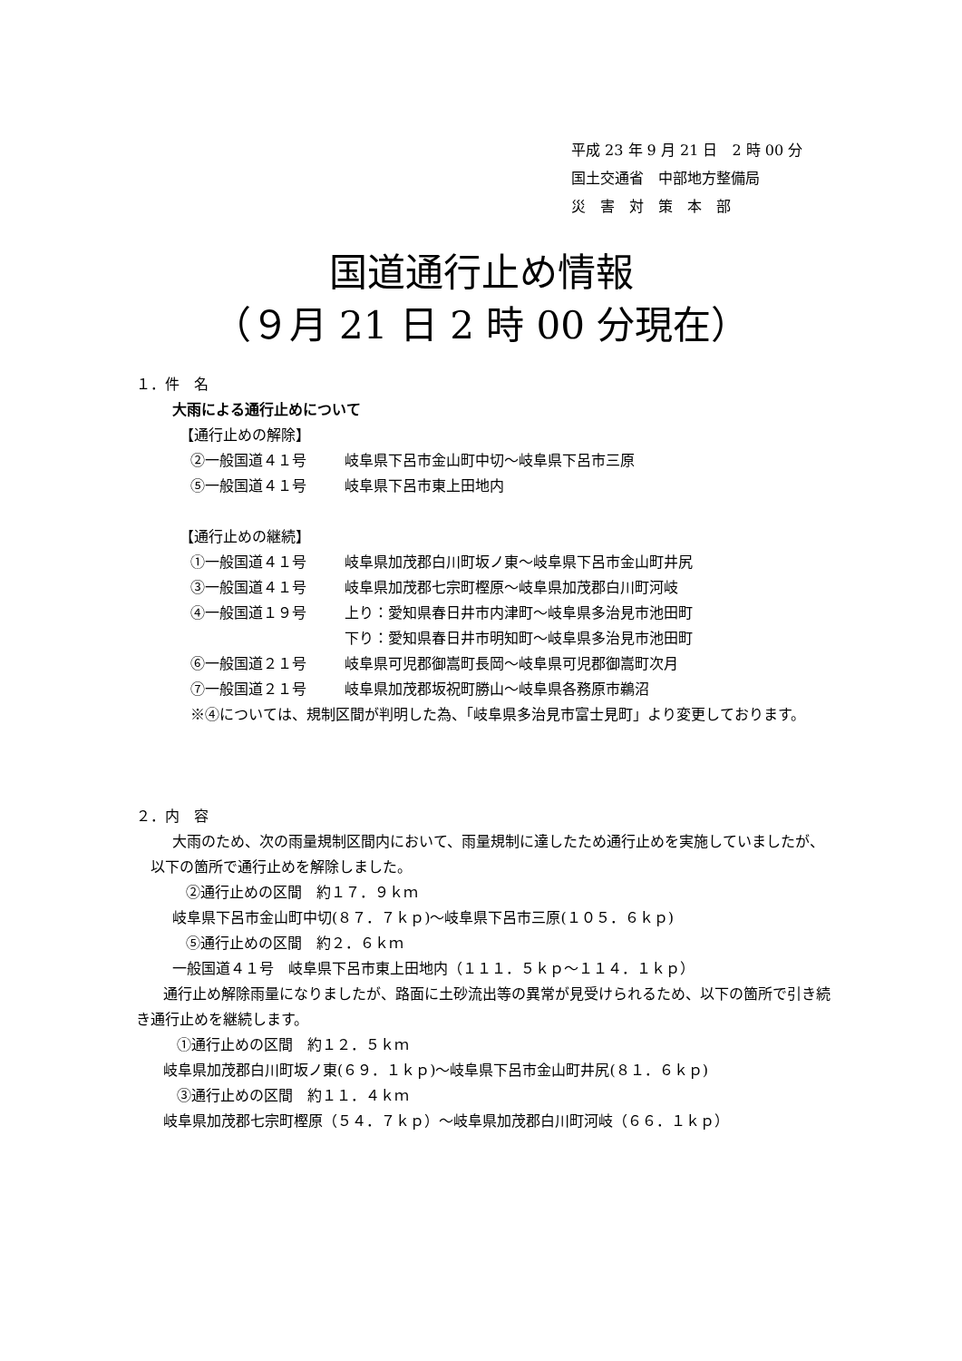平成 23 年 9 月 21 日　2 時 00 分
国土交通省　中部地方整備局
災　害　対　策　本　部
国道通行止め情報
（９月 21 日 2 時 00 分現在）
１．件　名
大雨による通行止めについて
【通行止めの解除】
②一般国道４１号 岐阜県下呂市金山町中切～岐阜県下呂市三原
⑤一般国道４１号 岐阜県下呂市東上田地内
【通行止めの継続】
①一般国道４１号 岐阜県加茂郡白川町坂ノ東～岐阜県下呂市金山町井尻
③一般国道４１号 岐阜県加茂郡七宗町樫原～岐阜県加茂郡白川町河岐
④一般国道１９号 上り：愛知県春日井市内津町～岐阜県多治見市池田町
下り：愛知県春日井市明知町～岐阜県多治見市池田町
⑥一般国道２１号 岐阜県可児郡御嵩町長岡～岐阜県可児郡御嵩町次月
⑦一般国道２１号 岐阜県加茂郡坂祝町勝山～岐阜県各務原市鵜沼
※④については、規制区間が判明した為、「岐阜県多治見市富士見町」より変更しております。
２．内　容
大雨のため、次の雨量規制区間内において、雨量規制に達したため通行止めを実施していましたが、以下の箇所で通行止めを解除しました。
②通行止めの区間　約１７．９ｋｍ
岐阜県下呂市金山町中切(８７．７ｋｐ)～岐阜県下呂市三原(１０５．６ｋｐ)
⑤通行止めの区間　約２．６ｋｍ
一般国道４１号　岐阜県下呂市東上田地内（１１１．５ｋｐ～１１４．１ｋｐ）
通行止め解除雨量になりましたが、路面に土砂流出等の異常が見受けられるため、以下の箇所で引き続き通行止めを継続します。
①通行止めの区間　約１２．５ｋｍ
岐阜県加茂郡白川町坂ノ東(６９．１ｋｐ)～岐阜県下呂市金山町井尻(８１．６ｋｐ)
③通行止めの区間　約１１．４ｋｍ
岐阜県加茂郡七宗町樫原（５４．７ｋｐ）～岐阜県加茂郡白川町河岐（６６．１ｋｐ）